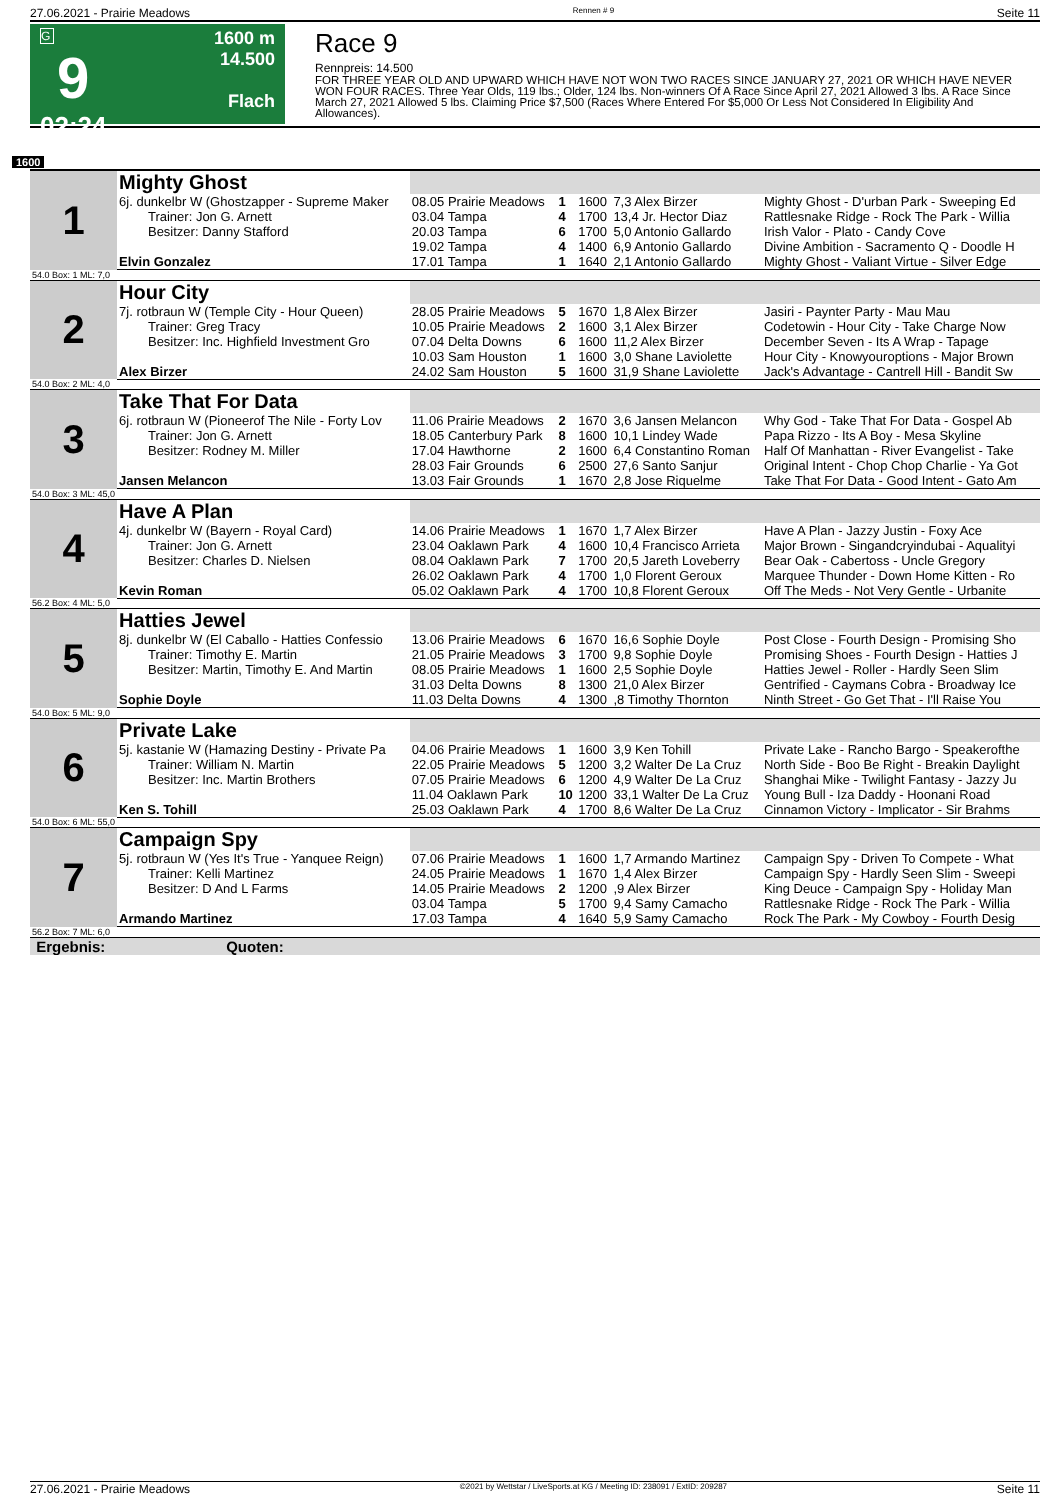27.06.2021 - Prairie Meadows Rennen # 9 Seite 11
G
9
02:24
1600 m
14.500
Flach
Race 9
Rennpreis: 14.500
FOR THREE YEAR OLD AND UPWARD WHICH HAVE NOT WON TWO RACES SINCE JANUARY 27, 2021 OR WHICH HAVE NEVER WON FOUR RACES. Three Year Olds, 119 lbs.; Older, 124 lbs. Non-winners Of A Race Since April 27, 2021 Allowed 3 lbs. A Race Since March 27, 2021 Allowed 5 lbs. Claiming Price $7,500 (Races Where Entered For $5,000 Or Less Not Considered In Eligibility And Allowances).
1600
| 1 | Mighty Ghost | | | | | |
| | 6j. dunkelbr W (Ghostzapper - Supreme Maker | 08.05 Prairie Meadows | 1 | 1600 | 7,3 Alex Birzer | Mighty Ghost - D'urban Park - Sweeping Ed |
| | Trainer: Jon G. Arnett | 03.04 Tampa | 4 | 1700 | 13,4 Jr. Hector Diaz | Rattlesnake Ridge - Rock The Park - Willia |
| | Besitzer: Danny Stafford | 20.03 Tampa | 6 | 1700 | 5,0 Antonio Gallardo | Irish Valor - Plato - Candy Cove |
| | | 19.02 Tampa | 4 | 1400 | 6,9 Antonio Gallardo | Divine Ambition - Sacramento Q - Doodle H |
| | Elvin Gonzalez | 17.01 Tampa | 1 | 1640 | 2,1 Antonio Gallardo | Mighty Ghost - Valiant Virtue - Silver Edge |
| 54.0 Box: 1 ML: 7,0 | | | | | | |
| 2 | Hour City | | | | | |
| | 7j. rotbraun W (Temple City - Hour Queen) | 28.05 Prairie Meadows | 5 | 1670 | 1,8 Alex Birzer | Jasiri - Paynter Party - Mau Mau |
| | Trainer: Greg Tracy | 10.05 Prairie Meadows | 2 | 1600 | 3,1 Alex Birzer | Codetowin - Hour City - Take Charge Now |
| | Besitzer: Inc. Highfield Investment Gro | 07.04 Delta Downs | 6 | 1600 | 11,2 Alex Birzer | December Seven - Its A Wrap - Tapage |
| | | 10.03 Sam Houston | 1 | 1600 | 3,0 Shane Laviolette | Hour City - Knowyouroptions - Major Brown |
| | Alex Birzer | 24.02 Sam Houston | 5 | 1600 | 31,9 Shane Laviolette | Jack's Advantage - Cantrell Hill - Bandit Sw |
| 54.0 Box: 2 ML: 4,0 | | | | | | |
| 3 | Take That For Data | | | | | |
| | 6j. rotbraun W (Pioneerof The Nile - Forty Lov | 11.06 Prairie Meadows | 2 | 1670 | 3,6 Jansen Melancon | Why God - Take That For Data - Gospel Ab |
| | Trainer: Jon G. Arnett | 18.05 Canterbury Park | 8 | 1600 | 10,1 Lindey Wade | Papa Rizzo - Its A Boy - Mesa Skyline |
| | Besitzer: Rodney M. Miller | 17.04 Hawthorne | 2 | 1600 | 6,4 Constantino Roman | Half Of Manhattan - River Evangelist - Take |
| | | 28.03 Fair Grounds | 6 | 2500 | 27,6 Santo Sanjur | Original Intent - Chop Chop Charlie - Ya Got |
| | Jansen Melancon | 13.03 Fair Grounds | 1 | 1670 | 2,8 Jose Riquelme | Take That For Data - Good Intent - Gato Am |
| 54.0 Box: 3 ML: 45,0 | | | | | | |
| 4 | Have A Plan | | | | | |
| | 4j. dunkelbr W (Bayern - Royal Card) | 14.06 Prairie Meadows | 1 | 1670 | 1,7 Alex Birzer | Have A Plan - Jazzy Justin - Foxy Ace |
| | Trainer: Jon G. Arnett | 23.04 Oaklawn Park | 4 | 1600 | 10,4 Francisco Arrieta | Major Brown - Singandcryindubai - Aqualityi |
| | Besitzer: Charles D. Nielsen | 08.04 Oaklawn Park | 7 | 1700 | 20,5 Jareth Loveberry | Bear Oak - Cabertoss - Uncle Gregory |
| | | 26.02 Oaklawn Park | 4 | 1700 | 1,0 Florent Geroux | Marquee Thunder - Down Home Kitten - Ro |
| | Kevin Roman | 05.02 Oaklawn Park | 4 | 1700 | 10,8 Florent Geroux | Off The Meds - Not Very Gentle - Urbanite |
| 56.2 Box: 4 ML: 5,0 | | | | | | |
| 5 | Hatties Jewel | | | | | |
| | 8j. dunkelbr W (El Caballo - Hatties Confessio | 13.06 Prairie Meadows | 6 | 1670 | 16,6 Sophie Doyle | Post Close - Fourth Design - Promising Sho |
| | Trainer: Timothy E. Martin | 21.05 Prairie Meadows | 3 | 1700 | 9,8 Sophie Doyle | Promising Shoes - Fourth Design - Hatties J |
| | Besitzer: Martin, Timothy E. And Martin | 08.05 Prairie Meadows | 1 | 1600 | 2,5 Sophie Doyle | Hatties Jewel - Roller - Hardly Seen Slim |
| | | 31.03 Delta Downs | 8 | 1300 | 21,0 Alex Birzer | Gentrified - Caymans Cobra - Broadway Ice |
| | Sophie Doyle | 11.03 Delta Downs | 4 | 1300 | ,8 Timothy Thornton | Ninth Street - Go Get That - I'll Raise You |
| 54.0 Box: 5 ML: 9,0 | | | | | | |
| 6 | Private Lake | | | | | |
| | 5j. kastanie W (Hamazing Destiny - Private Pa | 04.06 Prairie Meadows | 1 | 1600 | 3,9 Ken Tohill | Private Lake - Rancho Bargo - Speakerofthe |
| | Trainer: William N. Martin | 22.05 Prairie Meadows | 5 | 1200 | 3,2 Walter De La Cruz | North Side - Boo Be Right - Breakin Daylight |
| | Besitzer: Inc. Martin Brothers | 07.05 Prairie Meadows | 6 | 1200 | 4,9 Walter De La Cruz | Shanghai Mike - Twilight Fantasy - Jazzy Ju |
| | | 11.04 Oaklawn Park | 10 | 1200 | 33,1 Walter De La Cruz | Young Bull - Iza Daddy - Hoonani Road |
| | Ken S. Tohill | 25.03 Oaklawn Park | 4 | 1700 | 8,6 Walter De La Cruz | Cinnamon Victory - Implicator - Sir Brahms |
| 54.0 Box: 6 ML: 55,0 | | | | | | |
| 7 | Campaign Spy | | | | | |
| | 5j. rotbraun W (Yes It's True - Yanquee Reign) | 07.06 Prairie Meadows | 1 | 1600 | 1,7 Armando Martinez | Campaign Spy - Driven To Compete - What |
| | Trainer: Kelli Martinez | 24.05 Prairie Meadows | 1 | 1670 | 1,4 Alex Birzer | Campaign Spy - Hardly Seen Slim - Sweepi |
| | Besitzer: D And L Farms | 14.05 Prairie Meadows | 2 | 1200 | ,9 Alex Birzer | King Deuce - Campaign Spy - Holiday Man |
| | | 03.04 Tampa | 5 | 1700 | 9,4 Samy Camacho | Rattlesnake Ridge - Rock The Park - Willia |
| | Armando Martinez | 17.03 Tampa | 4 | 1640 | 5,9 Samy Camacho | Rock The Park - My Cowboy - Fourth Desig |
| 56.2 Box: 7 ML: 6,0 | | | | | | |
| Ergebnis: Quoten: | | | | | | |
27.06.2021 - Prairie Meadows ©2021 by Wettstar / LiveSports.at KG / Meeting ID: 238091 / ExtID: 209287 Seite 11